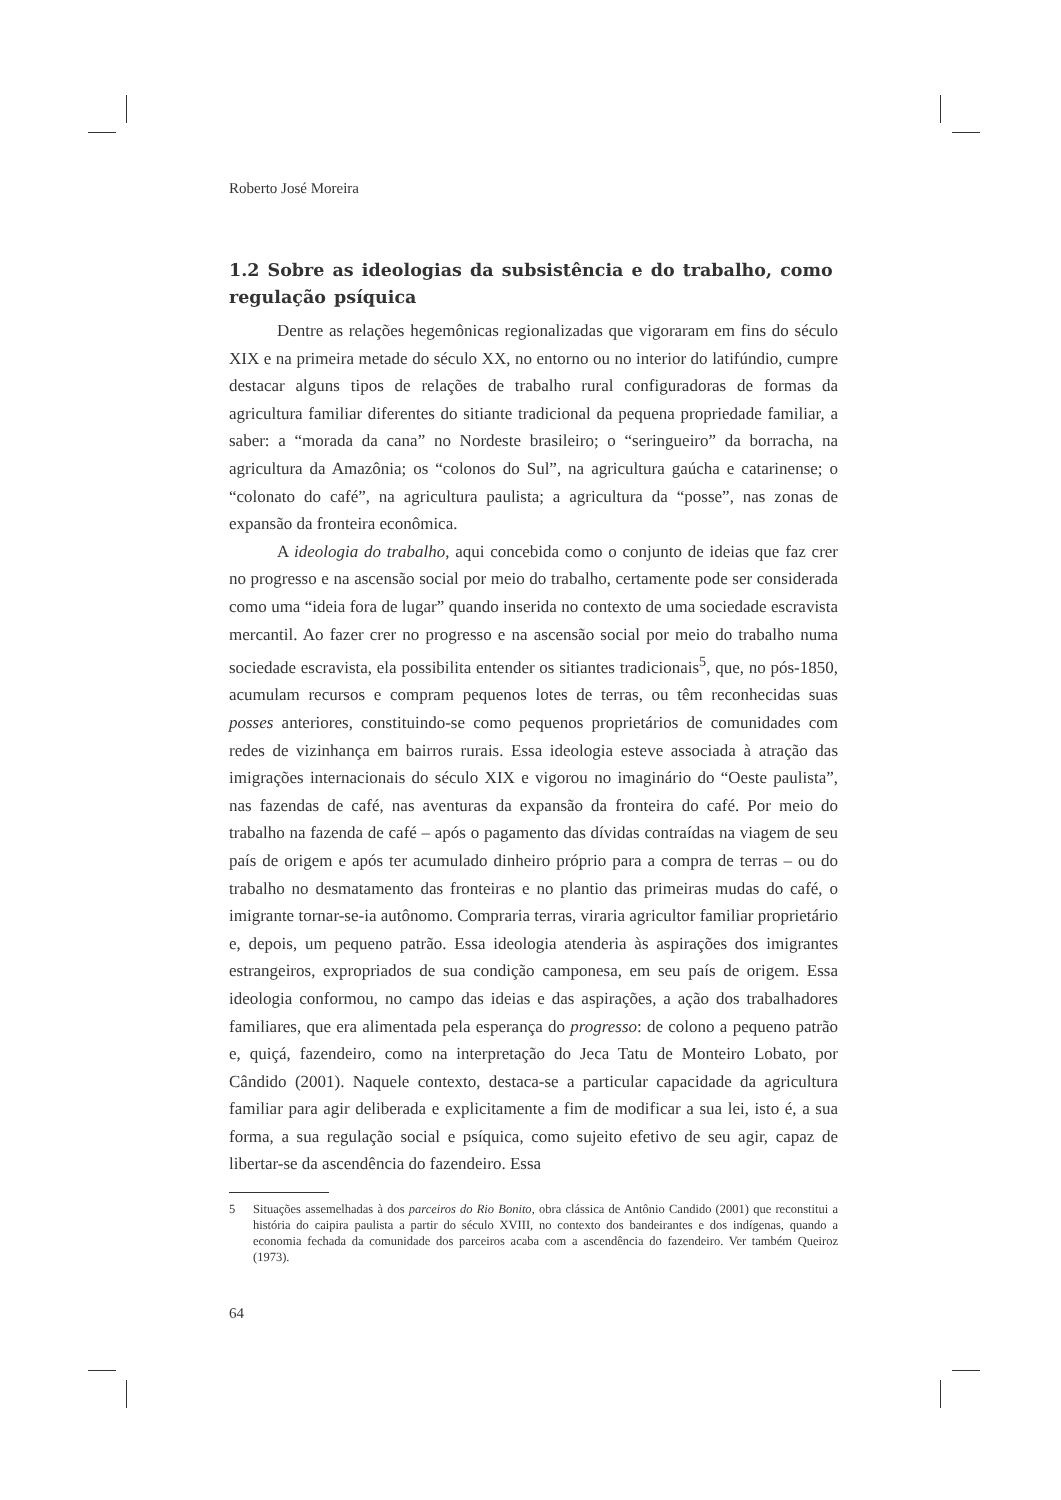Roberto José Moreira
1.2 Sobre as ideologias da subsistência e do trabalho, como regulação psíquica
Dentre as relações hegemônicas regionalizadas que vigoraram em fins do século XIX e na primeira metade do século XX, no entorno ou no interior do latifúndio, cumpre destacar alguns tipos de relações de trabalho rural configuradoras de formas da agricultura familiar diferentes do sitiante tradicional da pequena propriedade familiar, a saber: a “morada da cana” no Nordeste brasileiro; o “seringueiro” da borracha, na agricultura da Amazônia; os “colonos do Sul”, na agricultura gaúcha e catarinense; o “colonato do café”, na agricultura paulista; a agricultura da “posse”, nas zonas de expansão da fronteira econômica.
A ideologia do trabalho, aqui concebida como o conjunto de ideias que faz crer no progresso e na ascensão social por meio do trabalho, certamente pode ser considerada como uma “ideia fora de lugar” quando inserida no contexto de uma sociedade escravista mercantil. Ao fazer crer no progresso e na ascensão social por meio do trabalho numa sociedade escravista, ela possibilita entender os sitiantes tradicionais<sup>5</sup>, que, no pós-1850, acumulam recursos e compram pequenos lotes de terras, ou têm reconhecidas suas posses anteriores, constituindo-se como pequenos proprietários de comunidades com redes de vizinhança em bairros rurais. Essa ideologia esteve associada à atração das imigrações internacionais do século XIX e vigorou no imaginário do “Oeste paulista”, nas fazendas de café, nas aventuras da expansão da fronteira do café. Por meio do trabalho na fazenda de café – após o pagamento das dívidas contraídas na viagem de seu país de origem e após ter acumulado dinheiro próprio para a compra de terras – ou do trabalho no desmatamento das fronteiras e no plantio das primeiras mudas do café, o imigrante tornar-se-ia autônomo. Compraria terras, viraria agricultor familiar proprietário e, depois, um pequeno patrão. Essa ideologia atenderia às aspirações dos imigrantes estrangeiros, expropriados de sua condição camponesa, em seu país de origem. Essa ideologia conformou, no campo das ideias e das aspirações, a ação dos trabalhadores familiares, que era alimentada pela esperança do progresso: de colono a pequeno patrão e, quiçá, fazendeiro, como na interpretação do Jeca Tatu de Monteiro Lobato, por Cândido (2001). Naquele contexto, destaca-se a particular capacidade da agricultura familiar para agir deliberada e explicitamente a fim de modificar a sua lei, isto é, a sua forma, a sua regulação social e psíquica, como sujeito efetivo de seu agir, capaz de libertar-se da ascendência do fazendeiro. Essa
5 Situações assemelhadas à dos parceiros do Rio Bonito, obra clássica de Antônio Candido (2001) que reconstitui a história do caipira paulista a partir do século XVIII, no contexto dos bandeirantes e dos indígenas, quando a economia fechada da comunidade dos parceiros acaba com a ascendência do fazendeiro. Ver também Queiroz (1973).
64